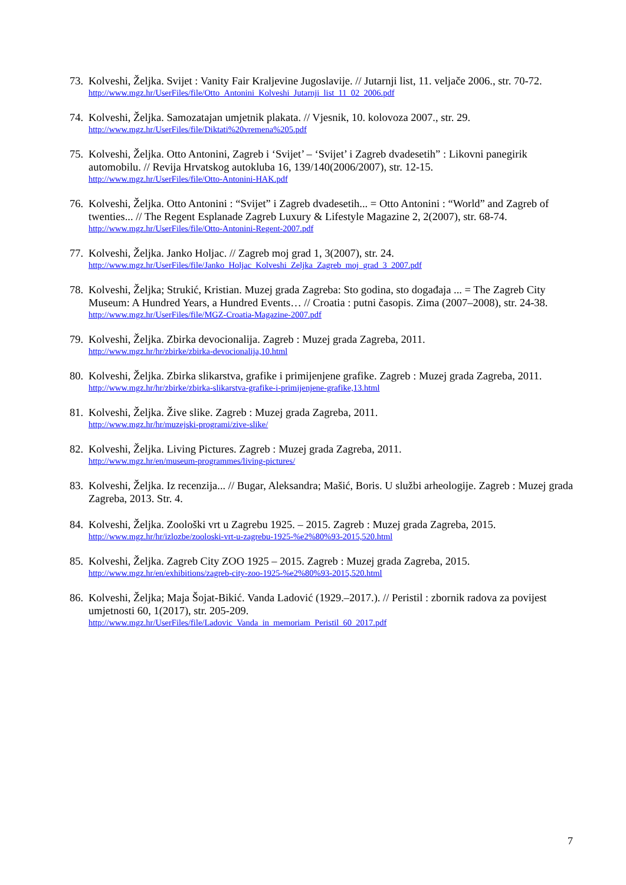73.
Kolveshi, Željka. Svijet : Vanity Fair Kraljevine Jugoslavije. // Jutarnji list, 11. veljače 2006., str. 70-72.
http://www.mgz.hr/UserFiles/file/Otto_Antonini_Kolveshi_Jutarnji_list_11_02_2006.pdf
74.
Kolveshi, Željka. Samozatajan umjetnik plakata. // Vjesnik, 10. kolovoza 2007., str. 29.
http://www.mgz.hr/UserFiles/file/Diktati%20vremena%205.pdf
75.
Kolveshi, Željka. Otto Antonini, Zagreb i ‘Svijet’ – ‘Svijet’ i Zagreb dvadesetih” : Likovni panegirik automobilu. // Revija Hrvatskog autokluba 16, 139/140(2006/2007), str. 12-15.
http://www.mgz.hr/UserFiles/file/Otto-Antonini-HAK.pdf
76.
Kolveshi, Željka. Otto Antonini : “Svijet” i Zagreb dvadesetih... = Otto Antonini : “World” and Zagreb of twenties... // The Regent Esplanade Zagreb Luxury & Lifestyle Magazine 2, 2(2007), str. 68-74.
http://www.mgz.hr/UserFiles/file/Otto-Antonini-Regent-2007.pdf
77.
Kolveshi, Željka. Janko Holjac. // Zagreb moj grad 1, 3(2007), str. 24.
http://www.mgz.hr/UserFiles/file/Janko_Holjac_Kolveshi_Zeljka_Zagreb_moj_grad_3_2007.pdf
78.
Kolveshi, Željka; Strukić, Kristian. Muzej grada Zagreba: Sto godina, sto događaja ... = The Zagreb City Museum: A Hundred Years, a Hundred Events… // Croatia : putni časopis. Zima (2007–2008), str. 24-38.
http://www.mgz.hr/UserFiles/file/MGZ-Croatia-Magazine-2007.pdf
79.
Kolveshi, Željka. Zbirka devocionalija. Zagreb : Muzej grada Zagreba, 2011.
http://www.mgz.hr/hr/zbirke/zbirka-devocionalija,10.html
80.
Kolveshi, Željka. Zbirka slikarstva, grafike i primijenjene grafike. Zagreb : Muzej grada Zagreba, 2011.
http://www.mgz.hr/hr/zbirke/zbirka-slikarstva-grafike-i-primijenjene-grafike,13.html
81.
Kolveshi, Željka. Žive slike. Zagreb : Muzej grada Zagreba, 2011.
http://www.mgz.hr/hr/muzejski-programi/zive-slike/
82.
Kolveshi, Željka. Living Pictures. Zagreb : Muzej grada Zagreba, 2011.
http://www.mgz.hr/en/museum-programmes/living-pictures/
83.
Kolveshi, Željka. Iz recenzija... // Bugar, Aleksandra; Mašić, Boris. U službi arheologije. Zagreb : Muzej grada Zagreba, 2013. Str. 4.
84.
Kolveshi, Željka. Zoološki vrt u Zagrebu 1925. – 2015. Zagreb : Muzej grada Zagreba, 2015.
http://www.mgz.hr/hr/izlozbe/zooloski-vrt-u-zagrebu-1925-%e2%80%93-2015,520.html
85.
Kolveshi, Željka. Zagreb City ZOO 1925 – 2015. Zagreb : Muzej grada Zagreba, 2015.
http://www.mgz.hr/en/exhibitions/zagreb-city-zoo-1925-%e2%80%93-2015,520.html
86.
Kolveshi, Željka; Maja Šojat-Bikić. Vanda Ladović (1929.–2017.). // Peristil : zbornik radova za povijest umjetnosti 60, 1(2017), str. 205-209.
http://www.mgz.hr/UserFiles/file/Ladovic_Vanda_in_memoriam_Peristil_60_2017.pdf
7